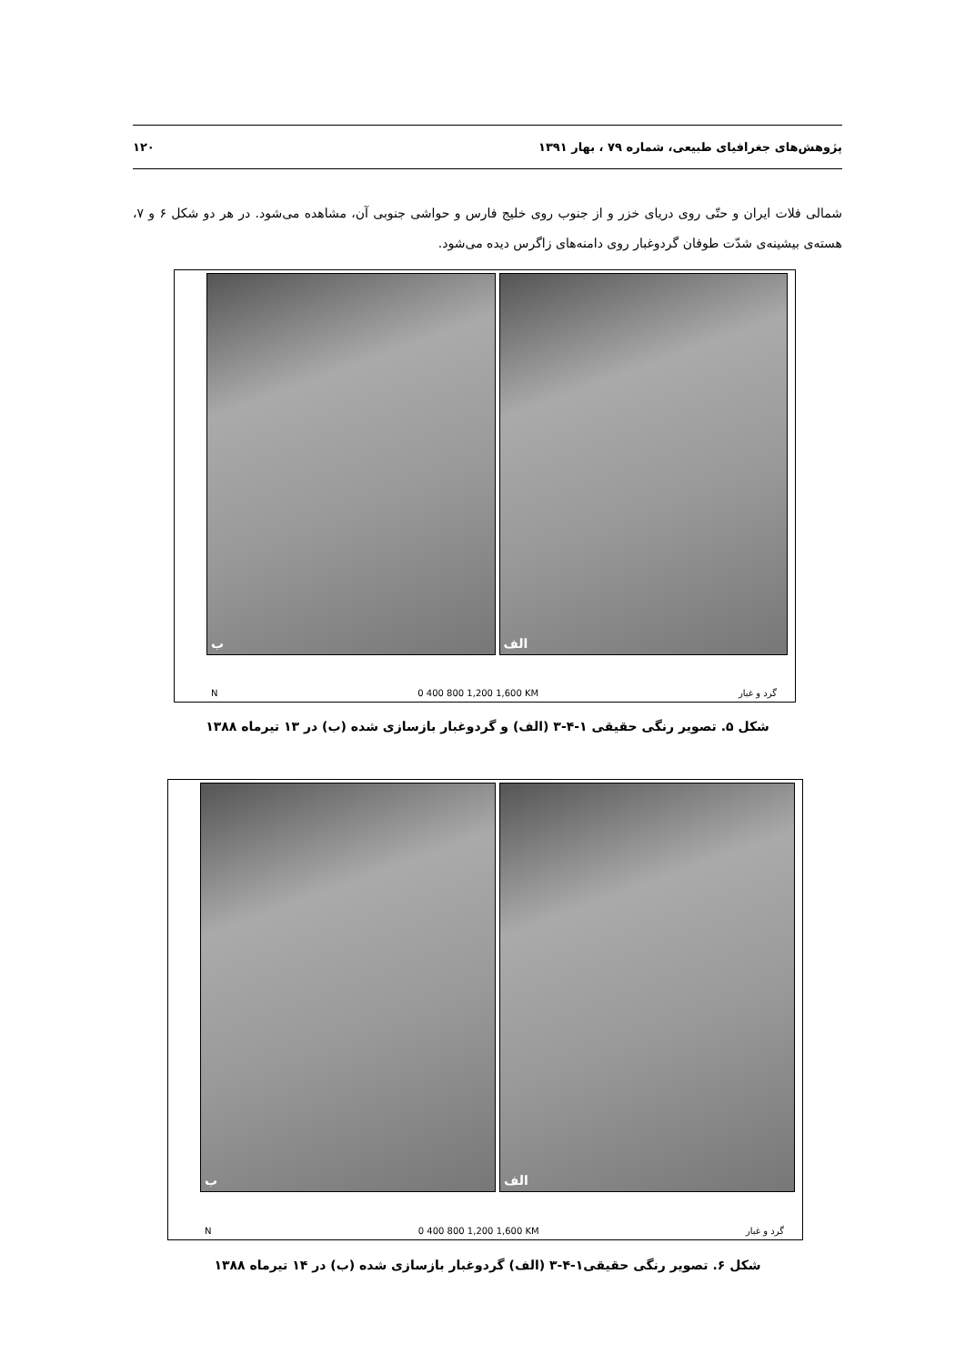پژوهش‌های جغرافیای طبیعی، شماره ۷۹ ، بهار ۱۳۹۱ ۱۲۰
شمالی فلات ایران و حتّی روی دریای خزر و از جنوب روی خلیج فارس و حواشی جنوبی آن، مشاهده می‌شود. در هر دو شکل ۶ و ۷، هسته‌ی بیشینه‌ی شدّت طوفان گردوغبار روی دامنه‌های زاگرس دیده می‌شود.
ب
الف
N 0 400 800 1,200 1,600 KM گرد و غبار
شکل ۵. تصویر رنگی حقیقی ۱-۴-۳ (الف) و گردوغبار بازسازی شده (ب) در ۱۳ تیرماه ۱۳۸۸
ب
الف
N 0 400 800 1,200 1,600 KM گرد و غبار
شکل ۶. تصویر رنگی حقیقی۱-۴-۳ (الف) گردوغبار بازسازی شده (ب) در ۱۴ تیرماه ۱۳۸۸